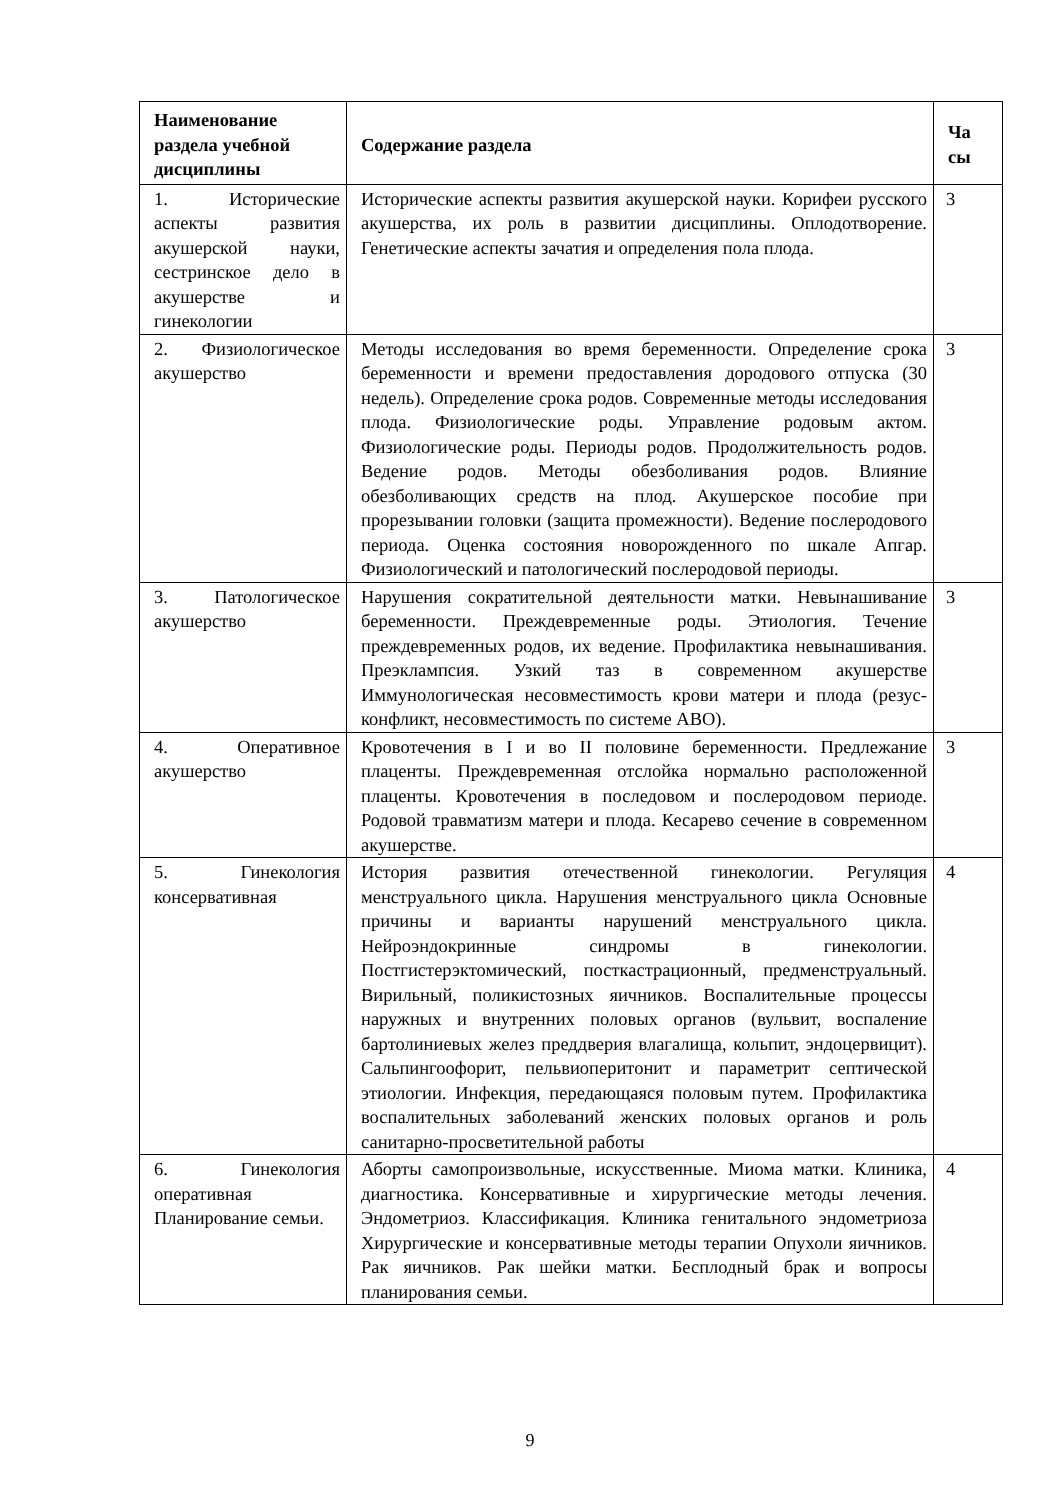| Наименование раздела учебной дисциплины | Содержание раздела | Ча сы |
| --- | --- | --- |
| 1. Исторические аспекты развития акушерской науки, сестринское дело в акушерстве и гинекологии | Исторические аспекты развития акушерской науки. Корифеи русского акушерства, их роль в развитии дисциплины. Оплодотворение. Генетические аспекты зачатия и определения пола плода. | 3 |
| 2. Физиологическое акушерство | Методы исследования во время беременности. Определение срока беременности и времени предоставления дородового отпуска (30 недель). Определение срока родов. Современные методы исследования плода. Физиологические роды. Управление родовым актом. Физиологические роды. Периоды родов. Продолжительность родов. Ведение родов. Методы обезболивания родов. Влияние обезболивающих средств на плод. Акушерское пособие при прорезывании головки (защита промежности). Ведение послеродового периода. Оценка состояния новорожденного по шкале Апгар. Физиологический и патологический послеродовой периоды. | 3 |
| 3. Патологическое акушерство | Нарушения сократительной деятельности матки. Невынашивание беременности. Преждевременные роды. Этиология. Течение преждевременных родов, их ведение. Профилактика невынашивания. Преэклампсия. Узкий таз в современном акушерстве Иммунологическая несовместимость крови матери и плода (резус-конфликт, несовместимость по системе АВО). | 3 |
| 4. Оперативное акушерство | Кровотечения в I и во II половине беременности. Предлежание плаценты. Преждевременная отслойка нормально расположенной плаценты. Кровотечения в последовом и послеродовом периоде. Родовой травматизм матери и плода. Кесарево сечение в современном акушерстве. | 3 |
| 5. Гинекология консервативная | История развития отечественной гинекологии. Регуляция менструального цикла. Нарушения менструального цикла Основные причины и варианты нарушений менструального цикла. Нейроэндокринные синдромы в гинекологии. Постгистерэктомический, посткастрационный, предменструальный. Вирильный, поликистозных яичников. Воспалительные процессы наружных и внутренних половых органов (вульвит, воспаление бартолиниевых желез преддверия влагалища, кольпит, эндоцервицит). Сальпингоофорит, пельвиоперитонит и параметрит септической этиологии. Инфекция, передающаяся половым путем. Профилактика воспалительных заболеваний женских половых органов и роль санитарно-просветительной работы | 4 |
| 6. Гинекология оперативная Планирование семьи. | Аборты самопроизвольные, искусственные. Миома матки. Клиника, диагностика. Консервативные и хирургические методы лечения. Эндометриоз. Классификация. Клиника генитального эндометриоза Хирургические и консервативные методы терапии Опухоли яичников. Рак яичников. Рак шейки матки. Бесплодный брак и вопросы планирования семьи. | 4 |
9